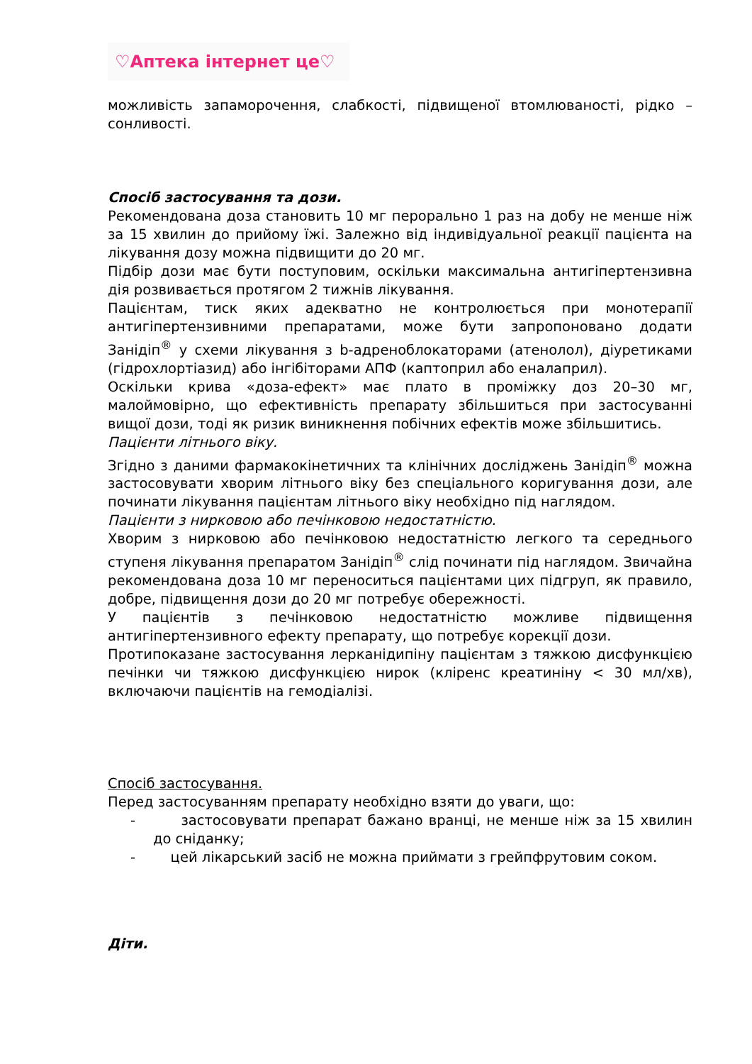♡Аптека інтернет це♡
можливість запаморочення, слабкості, підвищеної втомлюваності, рідко – сонливості.
Спосіб застосування та дози.
Рекомендована доза становить 10 мг перорально 1 раз на добу не менше ніж за 15 хвилин до прийому їжі. Залежно від індивідуальної реакції пацієнта на лікування дозу можна підвищити до 20 мг.
Підбір дози має бути поступовим, оскільки максимальна антигіпертензивна дія розвивається протягом 2 тижнів лікування.
Пацієнтам, тиск яких адекватно не контролюється при монотерапії антигіпертензивними препаратами, може бути запропоновано додати Занідіп<sup>®</sup> у схеми лікування з b-адреноблокаторами (атенолол), діуретиками (гідрохлортіазид) або інгібіторами АПФ (каптоприл або еналаприл).
Оскільки крива «доза-ефект» має плато в проміжку доз 20–30 мг, малоймовірно, що ефективність препарату збільшиться при застосуванні вищої дози, тоді як ризик виникнення побічних ефектів може збільшитись.
Пацієнти літнього віку.
Згідно з даними фармакокінетичних та клінічних досліджень Занідіп<sup>®</sup> можна застосовувати хворим літнього віку без спеціального коригування дози, але починати лікування пацієнтам літнього віку необхідно під наглядом.
Пацієнти з нирковою або печінковою недостатністю.
Хворим з нирковою або печінковою недостатністю легкого та середнього ступеня лікування препаратом Занідіп<sup>®</sup> слід починати під наглядом. Звичайна рекомендована доза 10 мг переноситься пацієнтами цих підгруп, як правило, добре, підвищення дози до 20 мг потребує обережності.
У пацієнтів з печінковою недостатністю можливе підвищення антигіпертензивного ефекту препарату, що потребує корекції дози.
Протипоказане застосування лерканідипіну пацієнтам з тяжкою дисфункцією печінки чи тяжкою дисфункцією нирок (кліренс креатиніну < 30 мл/хв), включаючи пацієнтів на гемодіалізі.
Спосіб застосування.
Перед застосуванням препарату необхідно взяти до уваги, що:
- застосовувати препарат бажано вранці, не менше ніж за 15 хвилин до сніданку;
- цей лікарський засіб не можна приймати з грейпфрутовим соком.
Діти.